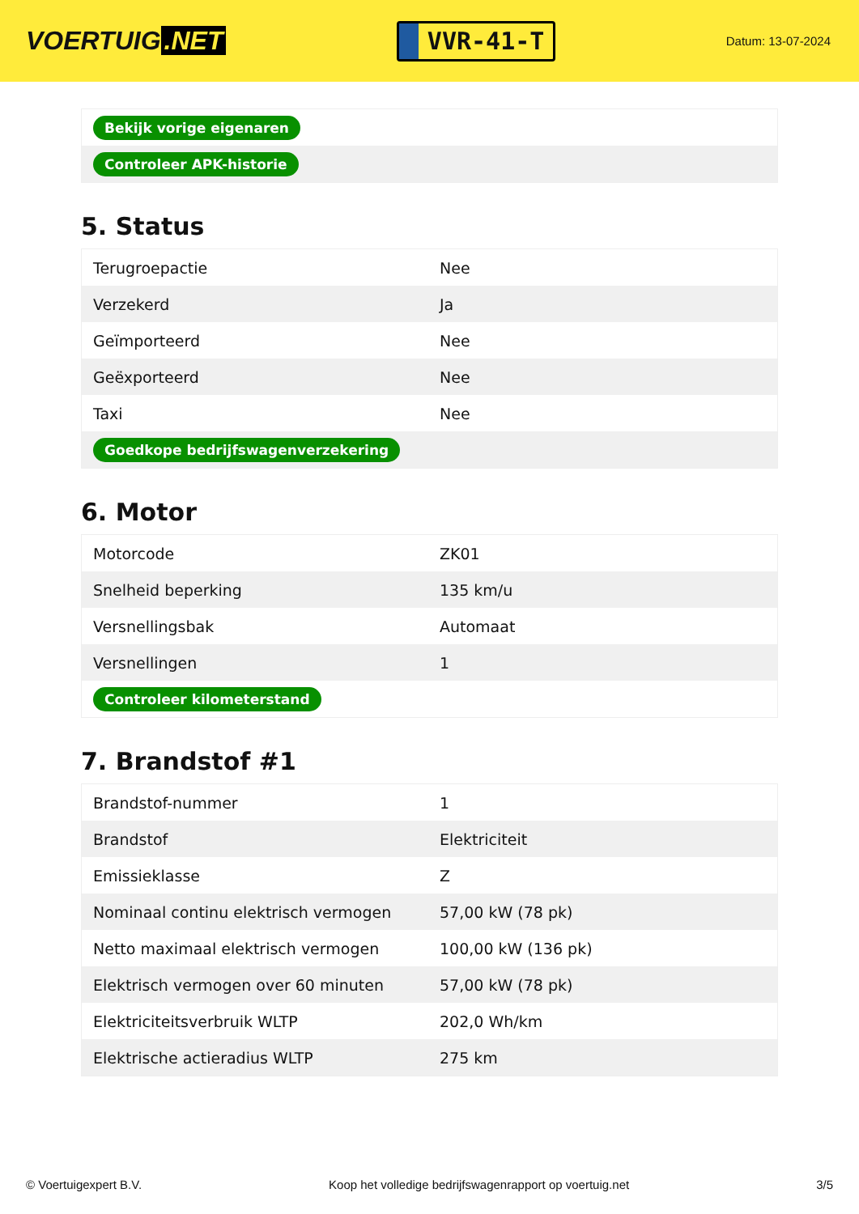VOERTUIG.NET
VVR-41-T
Datum: 13-07-2024
| Bekijk vorige eigenaren |
| Controleer APK-historie |
5. Status
| Terugroepactie | Nee |
| Verzekerd | Ja |
| Geïmporteerd | Nee |
| Geëxporteerd | Nee |
| Taxi | Nee |
| Goedkope bedrijfswagenverzekering | |
6. Motor
| Motorcode | ZK01 |
| Snelheid beperking | 135 km/u |
| Versnellingsbak | Automaat |
| Versnellingen | 1 |
| Controleer kilometerstand | |
7. Brandstof #1
| Brandstof-nummer | 1 |
| Brandstof | Elektriciteit |
| Emissieklasse | Z |
| Nominaal continu elektrisch vermogen | 57,00 kW (78 pk) |
| Netto maximaal elektrisch vermogen | 100,00 kW (136 pk) |
| Elektrisch vermogen over 60 minuten | 57,00 kW (78 pk) |
| Elektriciteitsverbruik WLTP | 202,0 Wh/km |
| Elektrische actieradius WLTP | 275 km |
© Voertuigexpert B.V. Koop het volledige bedrijfswagenrapport op voertuig.net 3/5